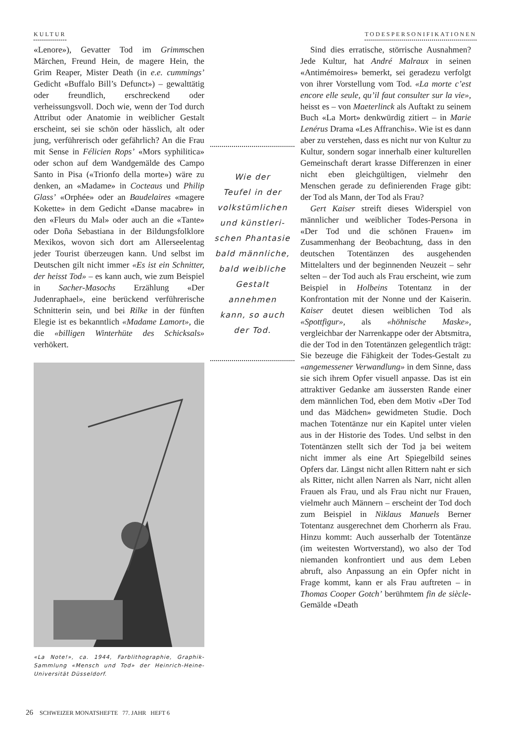KULTUR TODESPERSONIFIKATIONEN
«Lenore»), Gevatter Tod im Grimmschen Märchen, Freund Hein, de magere Hein, the Grim Reaper, Mister Death (in e.e. cummings’ Gedicht «Buffalo Bill’s Defunct») – gewalttätig oder freundlich, erschreckend oder verheissungsvoll. Doch wie, wenn der Tod durch Attribut oder Anatomie in weiblicher Gestalt erscheint, sei sie schön oder hässlich, alt oder jung, verführerisch oder gefährlich? An die Frau mit Sense in Félicien Rops’ «Mors syphilitica» oder schon auf dem Wandgemälde des Campo Santo in Pisa («Trionfo della morte») wäre zu denken, an «Madame» in Cocteaus und Philip Glass’ «Orphée» oder an Baudelaires «magere Kokette» in dem Gedicht «Danse macabre» in den «Fleurs du Mal» oder auch an die «Tante» oder Doña Sebastiana in der Bildungsfolklore Mexikos, wovon sich dort am Allerseelentag jeder Tourist überzeugen kann. Und selbst im Deutschen gilt nicht immer «Es ist ein Schnitter, der heisst Tod» – es kann auch, wie zum Beispiel in Sacher-Masochs Erzählung «Der Judenraphael», eine berückend verführerische Schnitterin sein, und bei Rilke in der fünften Elegie ist es bekanntlich «Madame Lamort», die die «billigen Winterhüte des Schicksals» verhökert.
«La Note!», ca. 1944, Farblithographie, Graphik-Sammlung «Mensch und Tod» der Heinrich-Heine-Universität Düsseldorf.
Wie der
Teufel in der
volkstümlichen
und künstleri-
schen Phantasie
bald männliche,
bald weibliche
Gestalt annehmen
kann, so auch
der Tod.
Sind dies erratische, störrische Ausnahmen? Jede Kultur, hat André Malraux in seinen «Antimémoires» bemerkt, sei geradezu verfolgt von ihrer Vorstellung vom Tod. «La morte c’est encore elle seule, qu’il faut consulter sur la vie», heisst es – von Maeterlinck als Auftakt zu seinem Buch «La Mort» denkwürdig zitiert – in Marie Lenérus Drama «Les Affranchis». Wie ist es dann aber zu verstehen, dass es nicht nur von Kultur zu Kultur, sondern sogar innerhalb einer kulturellen Gemeinschaft derart krasse Differenzen in einer nicht eben gleichgültigen, vielmehr den Menschen gerade zu definierenden Frage gibt: der Tod als Mann, der Tod als Frau?
Gert Kaiser streift dieses Widerspiel von männlicher und weiblicher Todes-Persona in «Der Tod und die schönen Frauen» im Zusammenhang der Beobachtung, dass in den deutschen Totentänzen des ausgehenden Mittelalters und der beginnenden Neuzeit – sehr selten – der Tod auch als Frau erscheint, wie zum Beispiel in Holbeins Totentanz in der Konfrontation mit der Nonne und der Kaiserin. Kaiser deutet diesen weiblichen Tod als «Spottfigur», als «höhnische Maske», vergleichbar der Narrenkappe oder der Abtsmitra, die der Tod in den Totentänzen gelegentlich trägt: Sie bezeuge die Fähigkeit der Todes-Gestalt zu «angemessener Verwandlung» in dem Sinne, dass sie sich ihrem Opfer visuell anpasse. Das ist ein attraktiver Gedanke am äussersten Rande einer dem männlichen Tod, eben dem Motiv «Der Tod und das Mädchen» gewidmeten Studie. Doch machen Totentänze nur ein Kapitel unter vielen aus in der Historie des Todes. Und selbst in den Totentänzen stellt sich der Tod ja bei weitem nicht immer als eine Art Spiegelbild seines Opfers dar. Längst nicht allen Rittern naht er sich als Ritter, nicht allen Narren als Narr, nicht allen Frauen als Frau, und als Frau nicht nur Frauen, vielmehr auch Männern – erscheint der Tod doch zum Beispiel in Niklaus Manuels Berner Totentanz ausgerechnet dem Chorherrn als Frau. Hinzu kommt: Auch ausserhalb der Totentänze (im weitesten Wortverstand), wo also der Tod niemanden konfrontiert und aus dem Leben abruft, also Anpassung an ein Opfer nicht in Frage kommt, kann er als Frau auftreten – in Thomas Cooper Gotch’ berühmtem fin de siècle-Gemälde «Death
26 SCHWEIZER MONATSHEFTE 77. JAHR HEFT 6